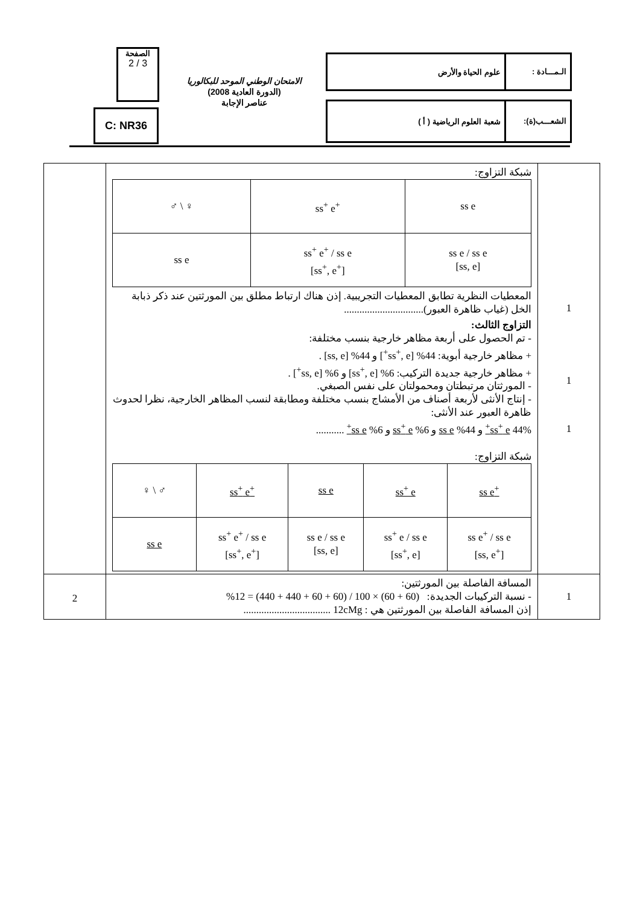الـمـــادة : علوم الحياة والأرض
الشعـــب(ة): شعبة العلوم الرياضية ( أ )
الامتحان الوطني الموحد للبكالوريا
(الدورة العادية 2008)
عناصر الإجابة
الصفحة
2 / 3
C: NR36
| | شبكة التزاوج: / ♂ \ ♀ / ss<sup>+</sup> e<sup>+</sup> / ss e / / ss e / ss<sup>+</sup> e<sup>+</sup> / ss e [ss<sup>+</sup>, e<sup>+</sup>] / ss e / ss e [ss, e] / المعطيات النظرية تطابق المعطيات التجريبية. إذن هناك ارتباط مطلق بين المورثتين عند ذكر ذبابة الخل (غياب ظاهرة العبور)............................... التزاوج الثالث: - تم الحصول على أربعة مظاهر خارجية بنسب مختلفة: + مظاهر خارجية أبوية: 44% [ss<sup>+</sup>, e<sup>+</sup>] و 44% [ss, e] . + مظاهر خارجية جديدة التركيب: 6% [ss<sup>+</sup>, e] و 6% [ss, e<sup>+</sup>] . - المورثتان مرتبطتان ومحمولتان على نفس الصبغي. - إنتاج الأنثى لأربعة أصناف من الأمشاج بنسب مختلفة ومطابقة لنسب المظاهر الخارجية، نظرا لحدوث ظاهرة العبور عند الأنثى: 44% ss<sup>+</sup> e<sup>+</sup> و 44% ss e و 6% ss<sup>+</sup> e و 6% ss e<sup>+</sup> ........... شبكة التزاوج: / ♀ \ ♂ / ss<sup>+</sup> e<sup>+</sup> / ss e / ss<sup>+</sup> e / ss e<sup>+</sup> / / ss e / ss<sup>+</sup> e<sup>+</sup> / ss e [ss<sup>+</sup>, e<sup>+</sup>] / ss e / ss e [ss, e] / ss<sup>+</sup> e / ss e [ss<sup>+</sup>, e] / ss e<sup>+</sup> / ss e [ss, e<sup>+</sup>] / | 1 1 1 |
| 2 | المسافة الفاصلة بين المورثتين: - نسبة التركيبات الجديدة: (60 + 60) × 100 / (60 + 60 + 440 + 440) = 12% إذن المسافة الفاصلة بين المورثتين هي : 12cMg .................................. | 1 |